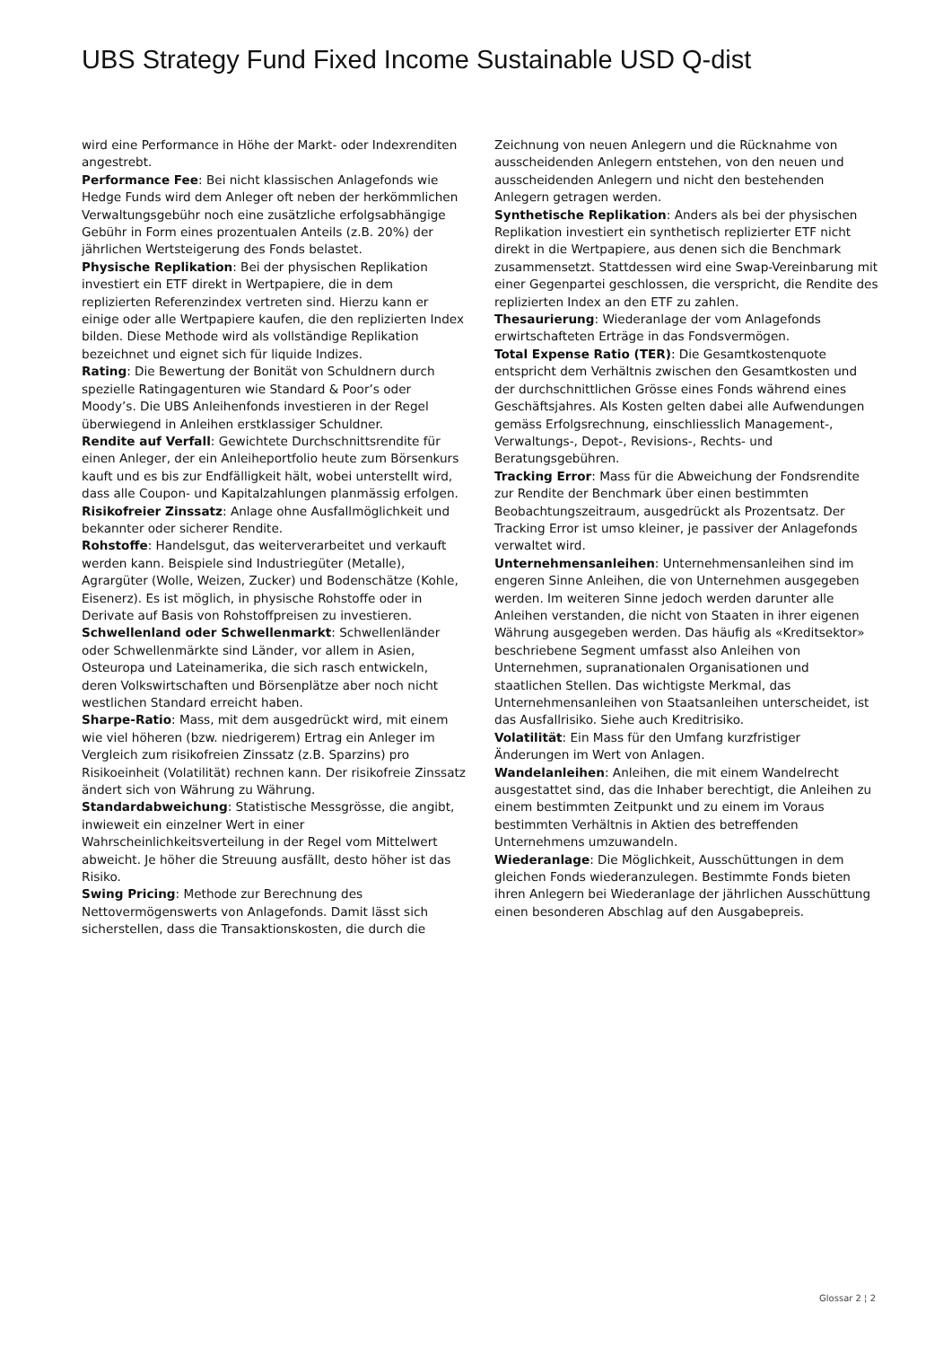UBS Strategy Fund Fixed Income Sustainable USD Q-dist
wird eine Performance in Höhe der Markt- oder Indexrenditen angestrebt.
Performance Fee: Bei nicht klassischen Anlagefonds wie Hedge Funds wird dem Anleger oft neben der herkömmlichen Verwaltungsgebühr noch eine zusätzliche erfolgsabhängige Gebühr in Form eines prozentualen Anteils (z.B. 20%) der jährlichen Wertsteigerung des Fonds belastet.
Physische Replikation: Bei der physischen Replikation investiert ein ETF direkt in Wertpapiere, die in dem replizierten Referenzindex vertreten sind. Hierzu kann er einige oder alle Wertpapiere kaufen, die den replizierten Index bilden. Diese Methode wird als vollständige Replikation bezeichnet und eignet sich für liquide Indizes.
Rating: Die Bewertung der Bonität von Schuldnern durch spezielle Ratingagenturen wie Standard & Poor’s oder Moody’s. Die UBS Anleihenfonds investieren in der Regel überwiegend in Anleihen erstklassiger Schuldner.
Rendite auf Verfall: Gewichtete Durchschnittsrendite für einen Anleger, der ein Anleiheportfolio heute zum Börsenkurs kauft und es bis zur Endfälligkeit hält, wobei unterstellt wird, dass alle Coupon- und Kapitalzahlungen planmässig erfolgen.
Risikofreier Zinssatz: Anlage ohne Ausfallmöglichkeit und bekannter oder sicherer Rendite.
Rohstoffe: Handelsgut, das weiterverarbeitet und verkauft werden kann. Beispiele sind Industriegüter (Metalle), Agrargüter (Wolle, Weizen, Zucker) und Bodenschätze (Kohle, Eisenerz). Es ist möglich, in physische Rohstoffe oder in Derivate auf Basis von Rohstoffpreisen zu investieren.
Schwellenland oder Schwellenmarkt: Schwellenländer oder Schwellenmärkte sind Länder, vor allem in Asien, Osteuropa und Lateinamerika, die sich rasch entwickeln, deren Volkswirtschaften und Börsenplätze aber noch nicht westlichen Standard erreicht haben.
Sharpe-Ratio: Mass, mit dem ausgedrückt wird, mit einem wie viel höheren (bzw. niedrigerem) Ertrag ein Anleger im Vergleich zum risikofreien Zinssatz (z.B. Sparzins) pro Risikoeinheit (Volatilität) rechnen kann. Der risikofreie Zinssatz ändert sich von Währung zu Währung.
Standardabweichung: Statistische Messgrösse, die angibt, inwieweit ein einzelner Wert in einer Wahrscheinlichkeitsverteilung in der Regel vom Mittelwert abweicht. Je höher die Streuung ausfällt, desto höher ist das Risiko.
Swing Pricing: Methode zur Berechnung des Nettovermögenswerts von Anlagefonds. Damit lässt sich sicherstellen, dass die Transaktionskosten, die durch die
Zeichnung von neuen Anlegern und die Rücknahme von ausscheidenden Anlegern entstehen, von den neuen und ausscheidenden Anlegern und nicht den bestehenden Anlegern getragen werden.
Synthetische Replikation: Anders als bei der physischen Replikation investiert ein synthetisch replizierter ETF nicht direkt in die Wertpapiere, aus denen sich die Benchmark zusammensetzt. Stattdessen wird eine Swap-Vereinbarung mit einer Gegenpartei geschlossen, die verspricht, die Rendite des replizierten Index an den ETF zu zahlen.
Thesaurierung: Wiederanlage der vom Anlagefonds erwirtschafteten Erträge in das Fondsvermögen.
Total Expense Ratio (TER): Die Gesamtkostenquote entspricht dem Verhältnis zwischen den Gesamtkosten und der durchschnittlichen Grösse eines Fonds während eines Geschäftsjahres. Als Kosten gelten dabei alle Aufwendungen gemäss Erfolgsrechnung, einschliesslich Management-, Verwaltungs-, Depot-, Revisions-, Rechts- und Beratungsgebühren.
Tracking Error: Mass für die Abweichung der Fondsrendite zur Rendite der Benchmark über einen bestimmten Beobachtungszeitraum, ausgedrückt als Prozentsatz. Der Tracking Error ist umso kleiner, je passiver der Anlagefonds verwaltet wird.
Unternehmensanleihen: Unternehmensanleihen sind im engeren Sinne Anleihen, die von Unternehmen ausgegeben werden. Im weiteren Sinne jedoch werden darunter alle Anleihen verstanden, die nicht von Staaten in ihrer eigenen Währung ausgegeben werden. Das häufig als «Kreditsektor» beschriebene Segment umfasst also Anleihen von Unternehmen, supranationalen Organisationen und staatlichen Stellen. Das wichtigste Merkmal, das Unternehmensanleihen von Staatsanleihen unterscheidet, ist das Ausfallrisiko. Siehe auch Kreditrisiko.
Volatilität: Ein Mass für den Umfang kurzfristiger Änderungen im Wert von Anlagen.
Wandelanleihen: Anleihen, die mit einem Wandelrecht ausgestattet sind, das die Inhaber berechtigt, die Anleihen zu einem bestimmten Zeitpunkt und zu einem im Voraus bestimmten Verhältnis in Aktien des betreffenden Unternehmens umzuwandeln.
Wiederanlage: Die Möglichkeit, Ausschüttungen in dem gleichen Fonds wiederanzulegen. Bestimmte Fonds bieten ihren Anlegern bei Wiederanlage der jährlichen Ausschüttung einen besonderen Abschlag auf den Ausgabepreis.
Glossar 2 ¦ 2